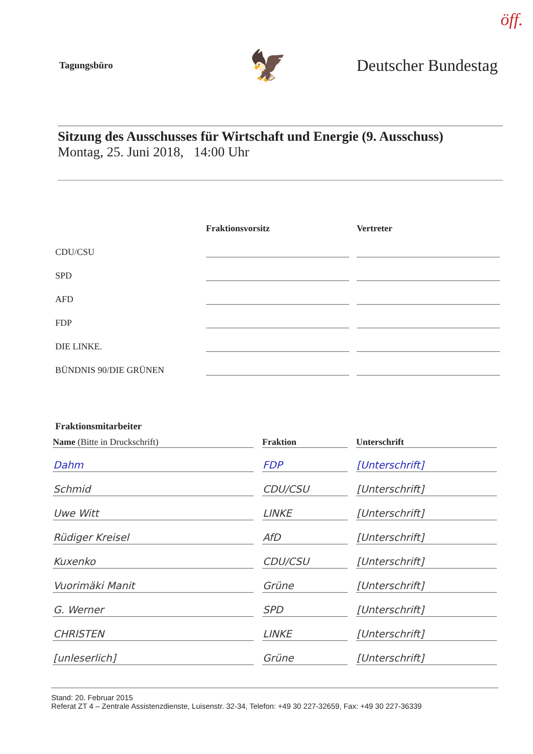öff.
Tagungsbüro
🦅
Deutscher Bundestag
Sitzung des Ausschusses für Wirtschaft und Energie (9. Ausschuss)
Montag, 25. Juni 2018, 14:00 Uhr
| | Fraktionsvorsitz | | Vertreter |
| --- | --- | --- | --- |
| CDU/CSU | | | |
| SPD | | | |
| AFD | | | |
| FDP | | | |
| DIE LINKE. | | | |
| BÜNDNIS 90/DIE GRÜNEN | | | |
Fraktionsmitarbeiter
| Name (Bitte in Druckschrift) | | Fraktion | | Unterschrift |
| --- | --- | --- | --- | --- |
| Dahm | | FDP | | [Unterschrift] |
| Schmid | | CDU/CSU | | [Unterschrift] |
| Uwe Witt | | LINKE | | [Unterschrift] |
| Rüdiger Kreisel | | AfD | | [Unterschrift] |
| Kuxenko | | CDU/CSU | | [Unterschrift] |
| Vuorimäki Manit | | Grüne | | [Unterschrift] |
| G. Werner | | SPD | | [Unterschrift] |
| CHRISTEN | | LINKE | | [Unterschrift] |
| [unleserlich] | | Grüne | | [Unterschrift] |
Stand: 20. Februar 2015
Referat ZT 4 – Zentrale Assistenzdienste, Luisenstr. 32-34, Telefon: +49 30 227-32659, Fax: +49 30 227-36339